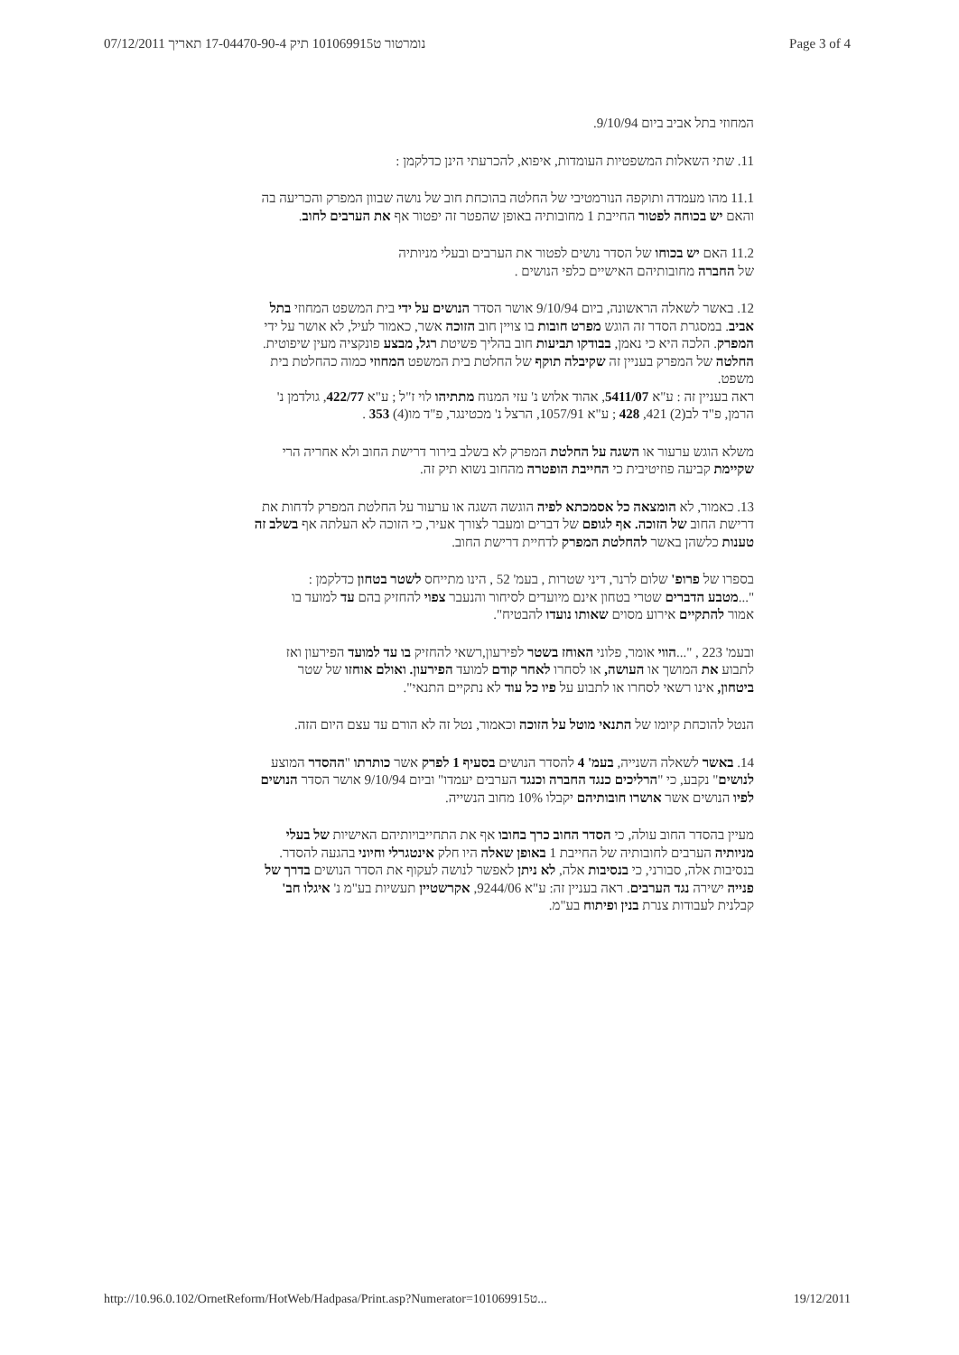נומרטור ט101069915 תיק 17-04470-90-4 תאריך 07/12/2011 Page 3 of 4
המחוזי בתל אביב ביום 9/10/94.
11. שתי השאלות המשפטיות העומדות, איפוא, להכרעתי הינן כדלקמן :
11.1 מהו מעמדה ותוקפה הנורמטיבי של החלטה בהוכחת חוב של נושה שבוון המפרק והכריעה בה והאם יש בכוחה לפטור החייבת 1 מחובותיה באופן שהפטר זה יפטור אף את הערבים לחוב.
11.2 האם יש בכוחו של הסדר נושים לפטור את הערבים ובעלי מניותיה של החברה מחובותיהם האישיים כלפי הנושים .
12. באשר לשאלה הראשונה, ביום 9/10/94 אושר הסדר הנושים על ידי בית המשפט המחוזי בתל אביב. במסגרת הסדר זה הוגש מפרט חובות בו צויין חוב הזוכה אשר, כאמור לעיל, לא אושר על ידי המפרק. הלכה היא כי נאמן, בבודקו תביעות חוב בהליך פשיטת רגל, מבצע פונקציה מעין שיפוטית. החלטה של המפרק בעניין זה שקיבלה תוקף של החלטת בית המשפט המחוזי כמוה כהחלטת בית משפט.
ראה בעניין זה : ע"א 5411/07, אהוד אלוש נ' עזי המנוח מתתיהו לוי ז"ל ; ע"א 422/77, גולדמן נ' הרמן, פ"ד לב(2) 421, 428 ; ע"א 1057/91, הרצל נ' מכטינגר, פ"ד מו(4) 353 .
משלא הוגש ערעור או השגה על החלטת המפרק לא בשלב בירור דרישת החוב ולא אחריה הרי שקיימת קביעה פוזיטיבית כי החייבת הופטרה מהחוב נשוא תיק זה.
13. כאמור, לא הומצאה כל אסמכתא לפיה הוגשה השגה או ערעור על החלטת המפרק לדחות את דרישת החוב של הזוכה. אף לגופם של דברים ומעבר לצורך אעיר, כי הזוכה לא העלתה אף בשלב זה טענות כלשהן באשר להחלטת המפרק לדחיית דרישת החוב.
בספרו של פרופ' שלום לרנר, דיני שטרות , בעמ' 52 , הינו מתייחס לשטר בטחון כדלקמן :
"...מטבע הדברים שטרי בטחון אינם מיועדים לסיחור והנעבר צפוי להחזיק בהם עד למועד בו אמור להתקיים אירוע מסוים שאותו נועדו להבטיח".
ובעמ' 223 , "...הווי אומר, פלוני האוחז בשטר לפירעון,רשאי להחזיק בו עד למועד הפירעון ואז לתבוע את המושך או העושה, או לסחרו לאחר קודם למועד הפירעון. ואולם אוחזו של שטר ביטחון, אינו רשאי לסחרו או לתבוע על פיו כל עוד לא נתקיים התנאי".
הנטל להוכחת קיומו של התנאי מוטל על הזוכה וכאמור, נטל זה לא הורם עד עצם היום הזה.
14. באשר לשאלה השנייה, בעמ' 4 להסדר הנושים בסעיף 1 לפרק אשר כותרתו "ההסדר המוצע לנושים" נקבע, כי "הרליכים כנגד החברה וכנגד הערבים יעמדו" וביום 9/10/94 אושר הסדר הנושים לפיו הנושים אשר אושרו חובותיהם יקבלו 10% מחוב הנשייה.
מעיין בהסדר החוב עולה, כי הסדר החוב כרך בחובו אף את התחייבויותיהם האישיות של בעלי מניותיה הערבים לחובותיה של החייבת 1 באופן שאלה היו חלק אינטגרלי וחיוני בהגעה להסדר. בנסיבות אלה, סבורני, כי בנסיבות אלה, לא ניתן לאפשר לנושה לעקוף את הסדר הנושים בדרך של פנייה ישירה נגד הערבים. ראה בעניין זה: ע"א 9244/06, אקרשטיין תעשיות בע"מ נ' איגלו חב' קבלנית לעבודות צנרת בנין ופיתוח בע"מ.
http://10.96.0.102/OrnetReform/HotWeb/Hadpasa/Print.asp?Numerator=101069915ט... 19/12/2011